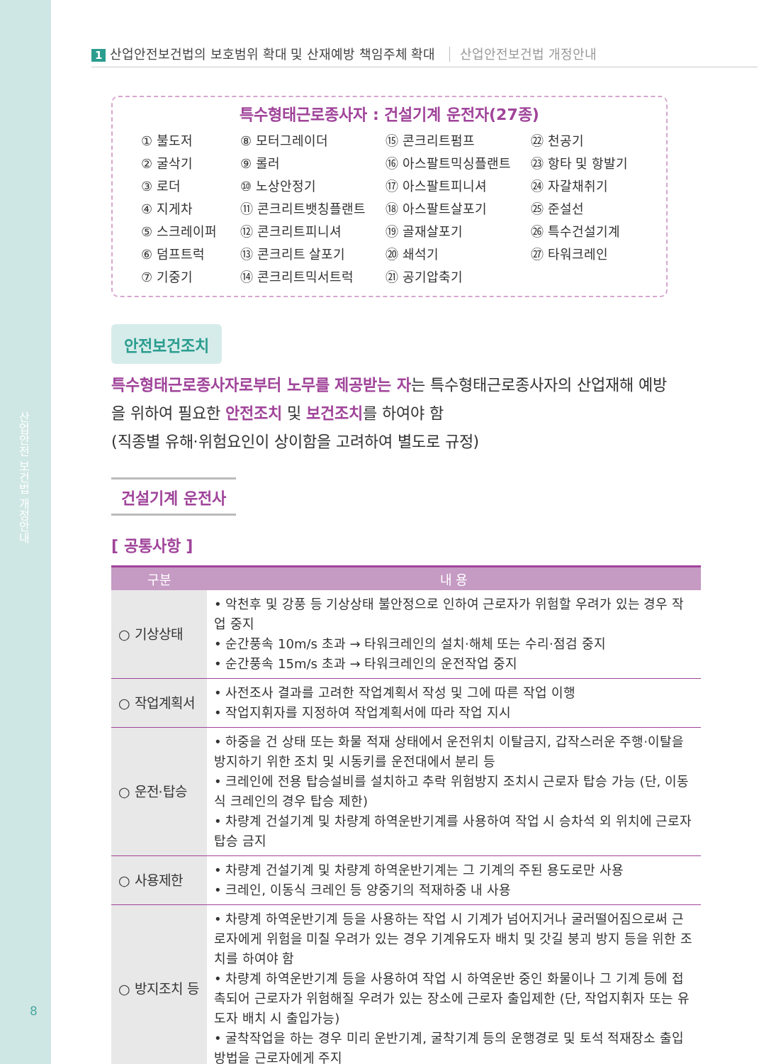산업안전 보건법 개정안내
8
1 산업안전보건법의 보호범위 확대 및 산재예방 책임주체 확대 산업안전보건법 개정안내
특수형태근로종사자 : 건설기계 운전자(27종)
① 불도저
② 굴삭기
③ 로더
④ 지게차
⑤ 스크레이퍼
⑥ 덤프트럭
⑦ 기중기
⑧ 모터그레이더
⑨ 롤러
⑩ 노상안정기
⑪ 콘크리트뱃칭플랜트
⑫ 콘크리트피니셔
⑬ 콘크리트 살포기
⑭ 콘크리트믹서트럭
⑮ 콘크리트펌프
⑯ 아스팔트믹싱플랜트
⑰ 아스팔트피니셔
⑱ 아스팔트살포기
⑲ 골재살포기
⑳ 쇄석기
㉑ 공기압축기
㉒ 천공기
㉓ 항타 및 항발기
㉔ 자갈채취기
㉕ 준설선
㉖ 특수건설기계
㉗ 타워크레인
안전보건조치
특수형태근로종사자로부터 노무를 제공받는 자는 특수형태근로종사자의 산업재해 예방을 위하여 필요한 안전조치 및 보건조치를 하여야 함
(직종별 유해·위험요인이 상이함을 고려하여 별도로 규정)
건설기계 운전사
[ 공통사항 ]
| 구분 | 내 용 |
| --- | --- |
| ○ 기상상태 | • 악천후 및 강풍 등 기상상태 불안정으로 인하여 근로자가 위험할 우려가 있는 경우 작업 중지 • 순간풍속 10m/s 초과 → 타워크레인의 설치·해체 또는 수리·점검 중지 • 순간풍속 15m/s 초과 → 타워크레인의 운전작업 중지 |
| ○ 작업계획서 | • 사전조사 결과를 고려한 작업계획서 작성 및 그에 따른 작업 이행 • 작업지휘자를 지정하여 작업계획서에 따라 작업 지시 |
| ○ 운전·탑승 | • 하중을 건 상태 또는 화물 적재 상태에서 운전위치 이탈금지, 갑작스러운 주행·이탈을 방지하기 위한 조치 및 시동키를 운전대에서 분리 등 • 크레인에 전용 탑승설비를 설치하고 추락 위험방지 조치시 근로자 탑승 가능 (단, 이동식 크레인의 경우 탑승 제한) • 차량계 건설기계 및 차량계 하역운반기계를 사용하여 작업 시 승차석 외 위치에 근로자 탑승 금지 |
| ○ 사용제한 | • 차량계 건설기계 및 차량계 하역운반기계는 그 기계의 주된 용도로만 사용 • 크레인, 이동식 크레인 등 양중기의 적재하중 내 사용 |
| ○ 방지조치 등 | • 차량계 하역운반기계 등을 사용하는 작업 시 기계가 넘어지거나 굴러떨어짐으로써 근로자에게 위험을 미칠 우려가 있는 경우 기계유도자 배치 및 갓길 붕괴 방지 등을 위한 조치를 하여야 함 • 차량계 하역운반기계 등을 사용하여 작업 시 하역운반 중인 화물이나 그 기계 등에 접촉되어 근로자가 위험해질 우려가 있는 장소에 근로자 출입제한 (단, 작업지휘자 또는 유도자 배치 시 출입가능) • 굴착작업을 하는 경우 미리 운반기계, 굴착기계 등의 운행경로 및 토석 적재장소 출입 방법을 근로자에게 주지 |